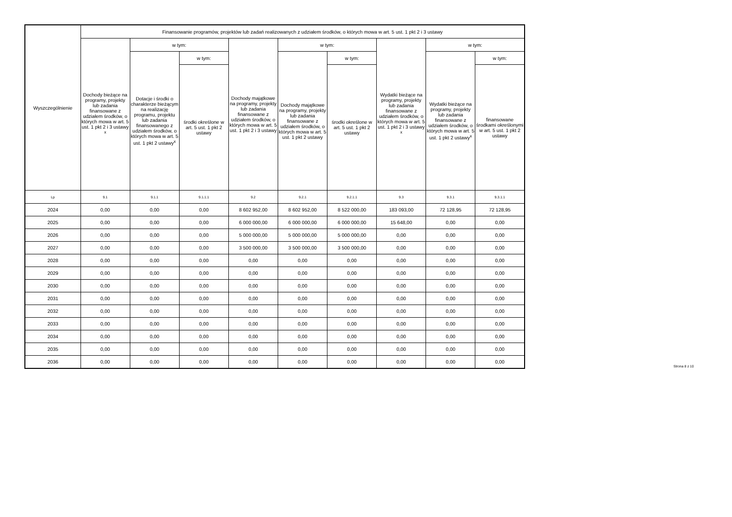| Wyszczególnienie | Finansowanie programów, projektów lub zadań realizowanych z udziałem środków, o których mowa w art. 5 ust. 1 pkt 2 i 3 ustawy | | | | | | | | |
| --- | --- | --- | --- | --- | --- | --- | --- | --- | --- |
| | Dochody bieżące na programy, projekty lub zadania finansowane z udziałem środków, o których mowa w art. 5 ust. 1 pkt 2 i 3 ustawy <sup>x</sup> | w tym: | | Dochody majątkowe na programy, projekty lub zadania finansowane z udziałem środków, o których mowa w art. 5 ust. 1 pkt 2 i 3 ustawy | w tym: | | Wydatki bieżące na programy, projekty lub zadania finansowane z udziałem środków, o których mowa w art. 5 ust. 1 pkt 2 i 3 ustawy <sup>x</sup> | w tym: | |
| | | Dotacje i środki o charakterze bieżącym na realizację programu, projektu lub zadania finansowanego z udziałem środków, o których mowa w art. 5 ust. 1 pkt 2 ustawy<sup>x</sup> | w tym: | | Dochody majątkowe na programy, projekty lub zadania finansowane z udziałem środków, o których mowa w art. 5 ust. 1 pkt 2 ustawy | w tym: | | Wydatki bieżące na programy, projekty lub zadania finansowane z udziałem środków, o których mowa w art. 5 ust. 1 pkt 2 ustawy<sup>x</sup> | w tym: |
| | | | środki określone w art. 5 ust. 1 pkt 2 ustawy | | | środki określone w art. 5 ust. 1 pkt 2 ustawy | | | finansowane środkami określonymi w art. 5 ust. 1 pkt 2 ustawy |
| Lp | 9.1 | 9.1.1 | 9.1.1.1 | 9.2 | 9.2.1 | 9.2.1.1 | 9.3 | 9.3.1 | 9.3.1.1 |
| 2024 | 0,00 | 0,00 | 0,00 | 8 602 952,00 | 8 602 952,00 | 8 522 000,00 | 183 093,00 | 72 128,95 | 72 128,95 |
| 2025 | 0,00 | 0,00 | 0,00 | 6 000 000,00 | 6 000 000,00 | 6 000 000,00 | 15 648,00 | 0,00 | 0,00 |
| 2026 | 0,00 | 0,00 | 0,00 | 5 000 000,00 | 5 000 000,00 | 5 000 000,00 | 0,00 | 0,00 | 0,00 |
| 2027 | 0,00 | 0,00 | 0,00 | 3 500 000,00 | 3 500 000,00 | 3 500 000,00 | 0,00 | 0,00 | 0,00 |
| 2028 | 0,00 | 0,00 | 0,00 | 0,00 | 0,00 | 0,00 | 0,00 | 0,00 | 0,00 |
| 2029 | 0,00 | 0,00 | 0,00 | 0,00 | 0,00 | 0,00 | 0,00 | 0,00 | 0,00 |
| 2030 | 0,00 | 0,00 | 0,00 | 0,00 | 0,00 | 0,00 | 0,00 | 0,00 | 0,00 |
| 2031 | 0,00 | 0,00 | 0,00 | 0,00 | 0,00 | 0,00 | 0,00 | 0,00 | 0,00 |
| 2032 | 0,00 | 0,00 | 0,00 | 0,00 | 0,00 | 0,00 | 0,00 | 0,00 | 0,00 |
| 2033 | 0,00 | 0,00 | 0,00 | 0,00 | 0,00 | 0,00 | 0,00 | 0,00 | 0,00 |
| 2034 | 0,00 | 0,00 | 0,00 | 0,00 | 0,00 | 0,00 | 0,00 | 0,00 | 0,00 |
| 2035 | 0,00 | 0,00 | 0,00 | 0,00 | 0,00 | 0,00 | 0,00 | 0,00 | 0,00 |
| 2036 | 0,00 | 0,00 | 0,00 | 0,00 | 0,00 | 0,00 | 0,00 | 0,00 | 0,00 |
Strona 8 z 10